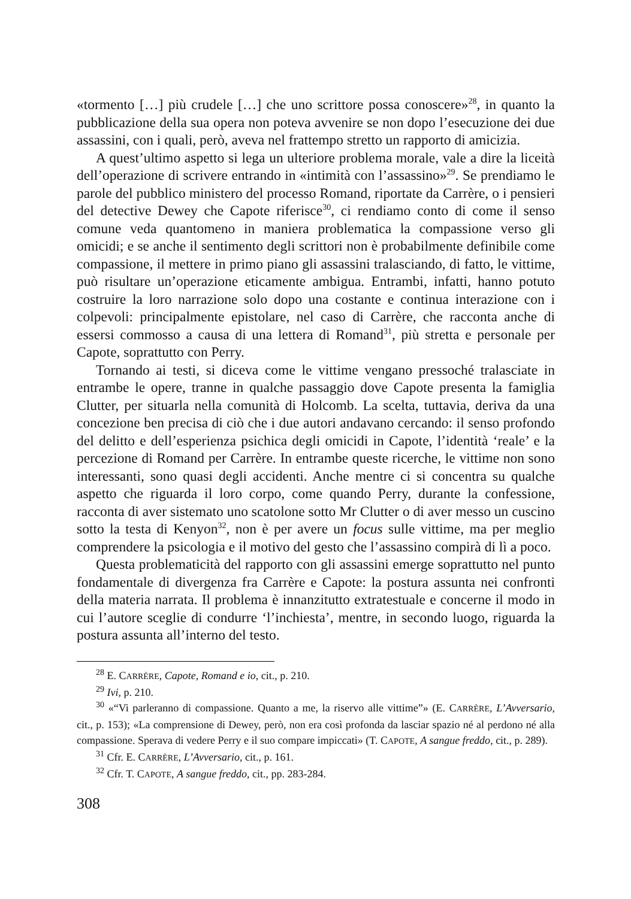«tormento […] più crudele […] che uno scrittore possa conoscere»<sup>28</sup>, in quanto la pubblicazione della sua opera non poteva avvenire se non dopo l’esecuzione dei due assassini, con i quali, però, aveva nel frattempo stretto un rapporto di amicizia.
A quest’ultimo aspetto si lega un ulteriore problema morale, vale a dire la liceità dell’operazione di scrivere entrando in «intimità con l’assassino»<sup>29</sup>. Se prendiamo le parole del pubblico ministero del processo Romand, riportate da Carrère, o i pensieri del detective Dewey che Capote riferisce<sup>30</sup>, ci rendiamo conto di come il senso comune veda quantomeno in maniera problematica la compassione verso gli omicidi; e se anche il sentimento degli scrittori non è probabilmente definibile come compassione, il mettere in primo piano gli assassini tralasciando, di fatto, le vittime, può risultare un’operazione eticamente ambigua. Entrambi, infatti, hanno potuto costruire la loro narrazione solo dopo una costante e continua interazione con i colpevoli: principalmente epistolare, nel caso di Carrère, che racconta anche di essersi commosso a causa di una lettera di Romand<sup>31</sup>, più stretta e personale per Capote, soprattutto con Perry.
Tornando ai testi, si diceva come le vittime vengano pressoché tralasciate in entrambe le opere, tranne in qualche passaggio dove Capote presenta la famiglia Clutter, per situarla nella comunità di Holcomb. La scelta, tuttavia, deriva da una concezione ben precisa di ciò che i due autori andavano cercando: il senso profondo del delitto e dell’esperienza psichica degli omicidi in Capote, l’identità ‘reale’ e la percezione di Romand per Carrère. In entrambe queste ricerche, le vittime non sono interessanti, sono quasi degli accidenti. Anche mentre ci si concentra su qualche aspetto che riguarda il loro corpo, come quando Perry, durante la confessione, racconta di aver sistemato uno scatolone sotto Mr Clutter o di aver messo un cuscino sotto la testa di Kenyon<sup>32</sup>, non è per avere un focus sulle vittime, ma per meglio comprendere la psicologia e il motivo del gesto che l’assassino compirà di lì a poco.
Questa problematicità del rapporto con gli assassini emerge soprattutto nel punto fondamentale di divergenza fra Carrère e Capote: la postura assunta nei confronti della materia narrata. Il problema è innanzitutto extratestuale e concerne il modo in cui l’autore sceglie di condurre ‘l’inchiesta’, mentre, in secondo luogo, riguarda la postura assunta all’interno del testo.
<sup>28</sup> E. CARRÈRE, Capote, Romand e io, cit., p. 210.
<sup>29</sup> Ivi, p. 210.
<sup>30</sup> «“Vi parleranno di compassione. Quanto a me, la riservo alle vittime”» (E. CARRÈRE, L’Avversario, cit., p. 153); «La comprensione di Dewey, però, non era così profonda da lasciar spazio né al perdono né alla compassione. Sperava di vedere Perry e il suo compare impiccati» (T. CAPOTE, A sangue freddo, cit., p. 289).
<sup>31</sup> Cfr. E. CARRÈRE, L’Avversario, cit., p. 161.
<sup>32</sup> Cfr. T. CAPOTE, A sangue freddo, cit., pp. 283-284.
308